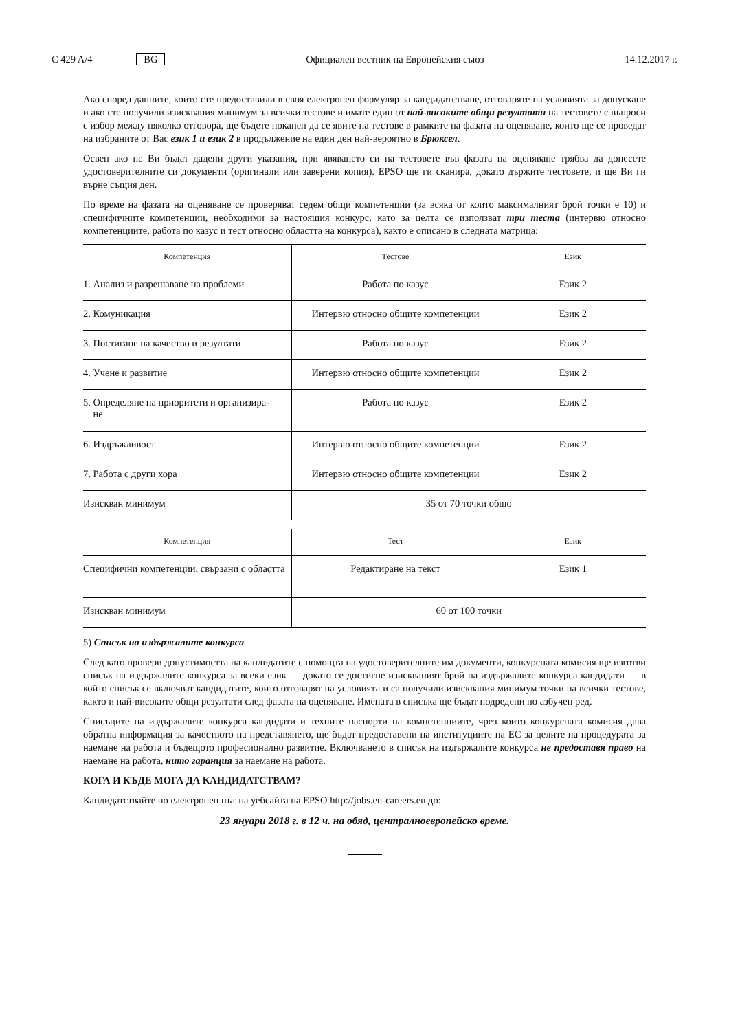C 429 A/4 BG Официален вестник на Европейския съюз 14.12.2017 г.
Ако според данните, които сте предоставили в своя електронен формуляр за кандидатстване, отговаряте на условията за допускане и ако сте получили изисквания минимум за всички тестове и имате един от най-високите общи резултати на тестовете с въпроси с избор между няколко отговора, ще бъдете поканен да се явите на тестове в рамките на фазата на оценяване, които ще се проведат на избраните от Вас език 1 и език 2 в продължение на един ден най-вероятно в Брюксел.
Освен ако не Ви бъдат дадени други указания, при явяването си на тестовете във фазата на оценяване трябва да донесете удостоверителните си документи (оригинали или заверени копия). EPSO ще ги сканира, докато държите тестовете, и ще Ви ги върне същия ден.
По време на фазата на оценяване се проверяват седем общи компетенции (за всяка от които максималният брой точки е 10) и специфичните компетенции, необходими за настоящия конкурс, като за целта се използват три теста (интервю относно компетенциите, работа по казус и тест относно областта на конкурса), както е описано в следната матрица:
| Компетенция | Тестове | Език |
| --- | --- | --- |
| 1. Анализ и разрешаване на проблеми | Работа по казус | Език 2 |
| 2. Комуникация | Интервю относно общите компетенции | Език 2 |
| 3. Постигане на качество и резултати | Работа по казус | Език 2 |
| 4. Учене и развитие | Интервю относно общите компетенции | Език 2 |
| 5. Определяне на приоритети и организира- не | Работа по казус | Език 2 |
| 6. Издръжливост | Интервю относно общите компетенции | Език 2 |
| 7. Работа с други хора | Интервю относно общите компетенции | Език 2 |
| Изискван минимум | 35 от 70 точки общо | |
| Компетенция | Тест | Език |
| --- | --- | --- |
| Специфични компетенции, свързани с областта | Редактиране на текст | Език 1 |
| Изискван минимум | 60 от 100 точки | |
5) Списък на издържалите конкурса
След като провери допустимостта на кандидатите с помощта на удостоверителните им документи, конкурсната комисия ще изготви списък на издържалите конкурса за всеки език — докато се достигне изискваният брой на издържалите конкурса кандидати — в който списък се включват кандидатите, които отговарят на условията и са получили изисквания минимум точки на всички тестове, както и най-високите общи резултати след фазата на оценяване. Имената в списъка ще бъдат подредени по азбучен ред.
Списъците на издържалите конкурса кандидати и техните паспорти на компетенциите, чрез които конкурсната комисия дава обратна информация за качеството на представянето, ще бъдат предоставени на институциите на ЕС за целите на процедурата за наемане на работа и бъдещото професионално развитие. Включването в списък на издържалите конкурса не предоставя право на наемане на работа, нито гаранция за наемане на работа.
КОГА И КЪДЕ МОГА ДА КАНДИДАТСТВАМ?
Кандидатствайте по електронен път на уебсайта на EPSO http://jobs.eu-careers.eu до:
23 януари 2018 г. в 12 ч. на обяд, централноевропейско време.